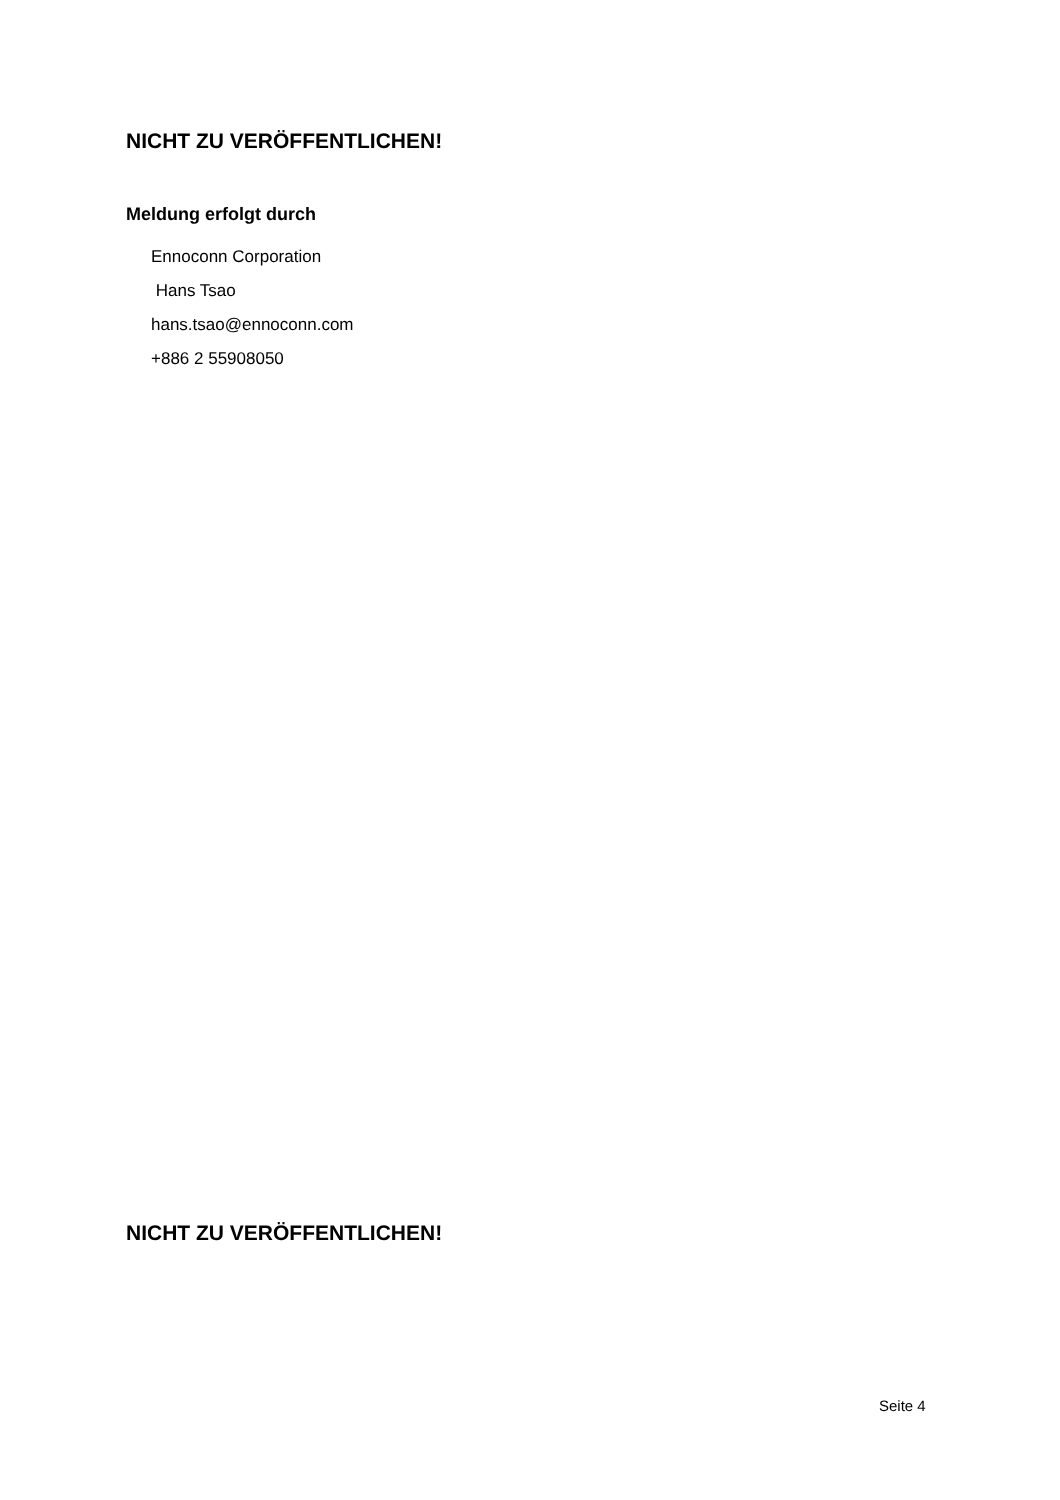NICHT ZU VERÖFFENTLICHEN!
Meldung erfolgt durch
Ennoconn Corporation
Hans Tsao
hans.tsao@ennoconn.com
+886 2 55908050
NICHT ZU VERÖFFENTLICHEN!
Seite 4